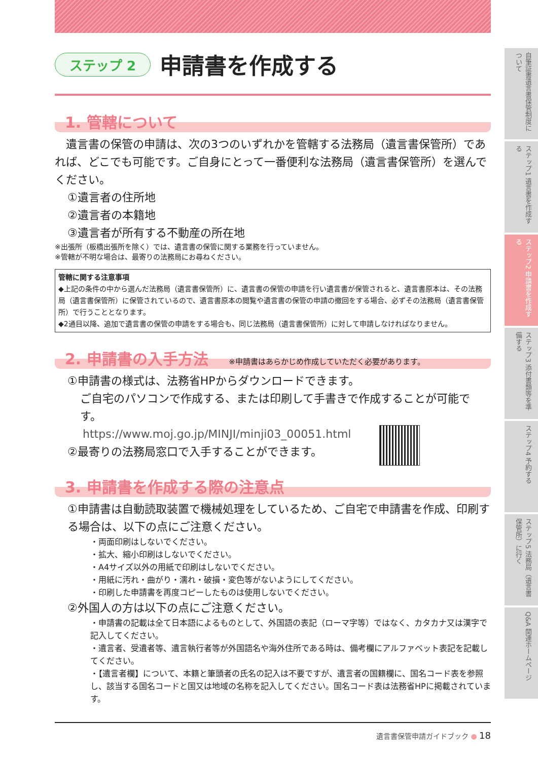ステップ 2
申請書を作成する
1. 管轄について
　遺言書の保管の申請は、次の3つのいずれかを管轄する法務局（遺言書保管所）であれば、どこでも可能です。ご自身にとって一番便利な法務局（遺言書保管所）を選んでください。
①遺言者の住所地
②遺言者の本籍地
③遺言者が所有する不動産の所在地
※出張所（板橋出張所を除く）では、遺言書の保管に関する業務を行っていません。
※管轄が不明な場合は、最寄りの法務局にお尋ねください。
管轄に関する注意事項
◆上記の条件の中から選んだ法務局（遺言書保管所）に、遺言書の保管の申請を行い遺言書が保管されると、遺言書原本は、その法務局（遺言書保管所）に保管されているので、遺言書原本の閲覧や遺言書の保管の申請の撤回をする場合、必ずその法務局（遺言書保管所）で行うこととなります。
◆2通目以降、追加で遺言書の保管の申請をする場合も、同じ法務局（遺言書保管所）に対して申請しなければなりません。
2. 申請書の入手方法 ※申請書はあらかじめ作成していただく必要があります。
①申請書の様式は、法務省HPからダウンロードできます。
ご自宅のパソコンで作成する、または印刷して手書きで作成することが可能です。
https://www.moj.go.jp/MINJI/minji03_00051.html
②最寄りの法務局窓口で入手することができます。
3. 申請書を作成する際の注意点
①申請書は自動読取装置で機械処理をしているため、ご自宅で申請書を作成、印刷する場合は、以下の点にご注意ください。
・両面印刷はしないでください。
・拡大、縮小印刷はしないでください。
・A4サイズ以外の用紙で印刷はしないでください。
・用紙に汚れ・曲がり・濡れ・破損・変色等がないようにしてください。
・印刷した申請書を再度コピーしたものは使用しないでください。
②外国人の方は以下の点にご注意ください。
・申請書の記載は全て日本語によるものとして、外国語の表記（ローマ字等）ではなく、カタカナ又は漢字で記入してください。
・遺言者、受遺者等、遺言執行者等が外国語名や海外住所である時は、備考欄にアルファベット表記を記載してください。
・【遺言者欄】について、本籍と筆頭者の氏名の記入は不要ですが、遺言者の国籍欄に、国名コード表を参照し、該当する国名コードと国又は地域の名称を記入してください。国名コード表は法務省HPに掲載されています。
自筆証書遺言書保管制度について
ステップ1 遺言書を作成する
ステップ2 申請書を作成する
ステップ3 添付書類等を準備する
ステップ4 予約する
ステップ5 法務局（遺言書保管所）に行く
Q&A 関連ホームページ
遺言書保管申請ガイドブック ● 18